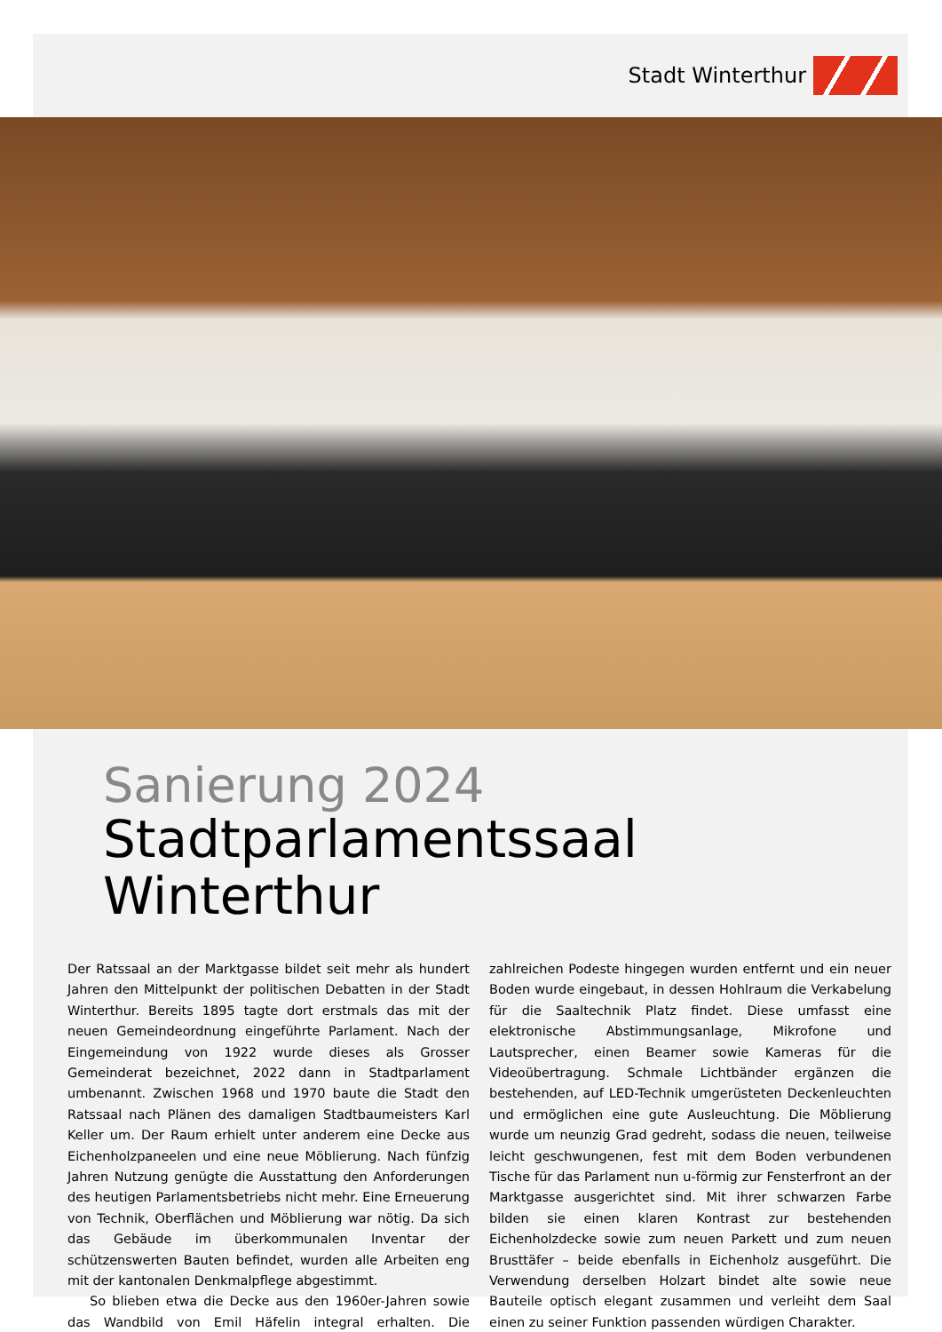Stadt Winterthur
Sanierung 2024
Stadtparlamentssaal Winterthur
Der Ratssaal an der Marktgasse bildet seit mehr als hundert Jahren den Mittelpunkt der politischen Debatten in der Stadt Winterthur. Bereits 1895 tagte dort erstmals das mit der neuen Gemeindeordnung eingeführte Parlament. Nach der Eingemeindung von 1922 wurde dieses als Grosser Gemeinderat bezeichnet, 2022 dann in Stadtparlament umbenannt. Zwischen 1968 und 1970 baute die Stadt den Ratssaal nach Plänen des damaligen Stadtbaumeisters Karl Keller um. Der Raum erhielt unter anderem eine Decke aus Eichenholzpaneelen und eine neue Möblierung. Nach fünfzig Jahren Nutzung genügte die Ausstattung den Anforderungen des heutigen Parlamentsbetriebs nicht mehr. Eine Erneuerung von Technik, Oberflächen und Möblierung war nötig. Da sich das Gebäude im überkommunalen Inventar der schützenswerten Bauten befindet, wurden alle Arbeiten eng mit der kantonalen Denkmalpflege abgestimmt.
So blieben etwa die Decke aus den 1960er-Jahren sowie das Wandbild von Emil Häfelin integral erhalten. Die zahlreichen Podeste hingegen wurden entfernt und ein neuer Boden wurde eingebaut, in dessen Hohlraum die Verkabelung für die Saaltechnik Platz findet. Diese umfasst eine elektronische Abstimmungsanlage, Mikrofone und Lautsprecher, einen Beamer sowie Kameras für die Videoübertragung. Schmale Lichtbänder ergänzen die bestehenden, auf LED-Technik umgerüsteten Deckenleuchten und ermöglichen eine gute Ausleuchtung. Die Möblierung wurde um neunzig Grad gedreht, sodass die neuen, teilweise leicht geschwungenen, fest mit dem Boden verbundenen Tische für das Parlament nun u-förmig zur Fensterfront an der Marktgasse ausgerichtet sind. Mit ihrer schwarzen Farbe bilden sie einen klaren Kontrast zur bestehenden Eichenholzdecke sowie zum neuen Parkett und zum neuen Brusttäfer – beide ebenfalls in Eichenholz ausgeführt. Die Verwendung derselben Holzart bindet alte sowie neue Bauteile optisch elegant zusammen und verleiht dem Saal einen zu seiner Funktion passenden würdigen Charakter.